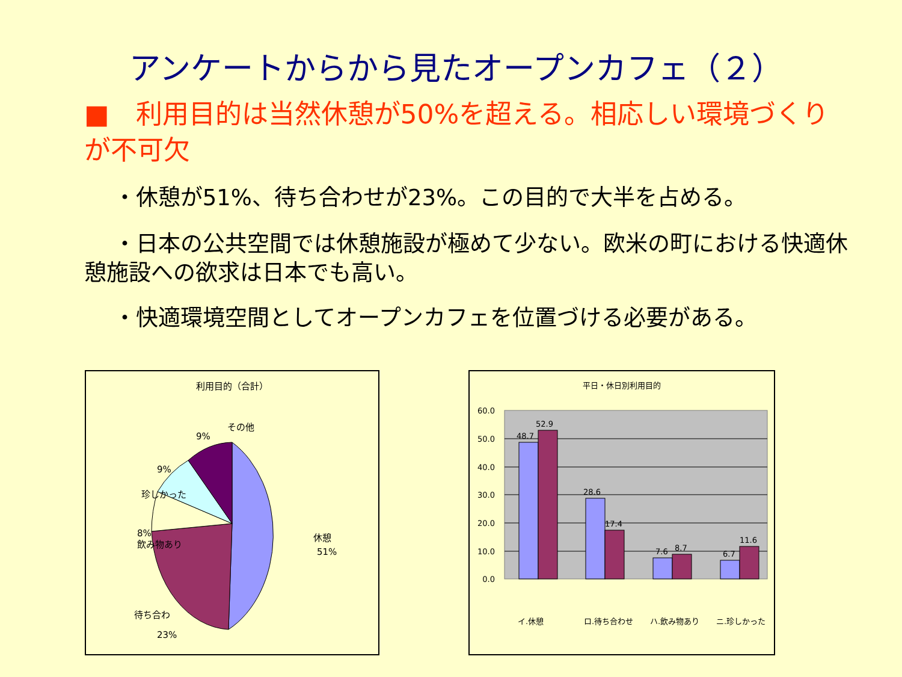アンケートからから見たオープンカフェ（２）
■　利用目的は当然休憩が50%を超える。相応しい環境づくりが不可欠
　 ・休憩が51%、待ち合わせが23%。この目的で大半を占める。
　 ・日本の公共空間では休憩施設が極めて少ない。欧米の町における快適休憩施設への欲求は日本でも高い。
　 ・快適環境空間としてオープンカフェを位置づける必要がある。
利用目的（合計）
その他
9%
9%
珍しかった
8%
飲み物あり
休憩
51%
待ち合わ
23%
平日・休日別利用目的
60.0
50.0
40.0
30.0
20.0
10.0
0.0
48.7
52.9
28.6
17.4
7.6
8.7
6.7
11.6
イ.休憩
ロ.待ち合わせ
ハ.飲み物あり
ニ.珍しかった